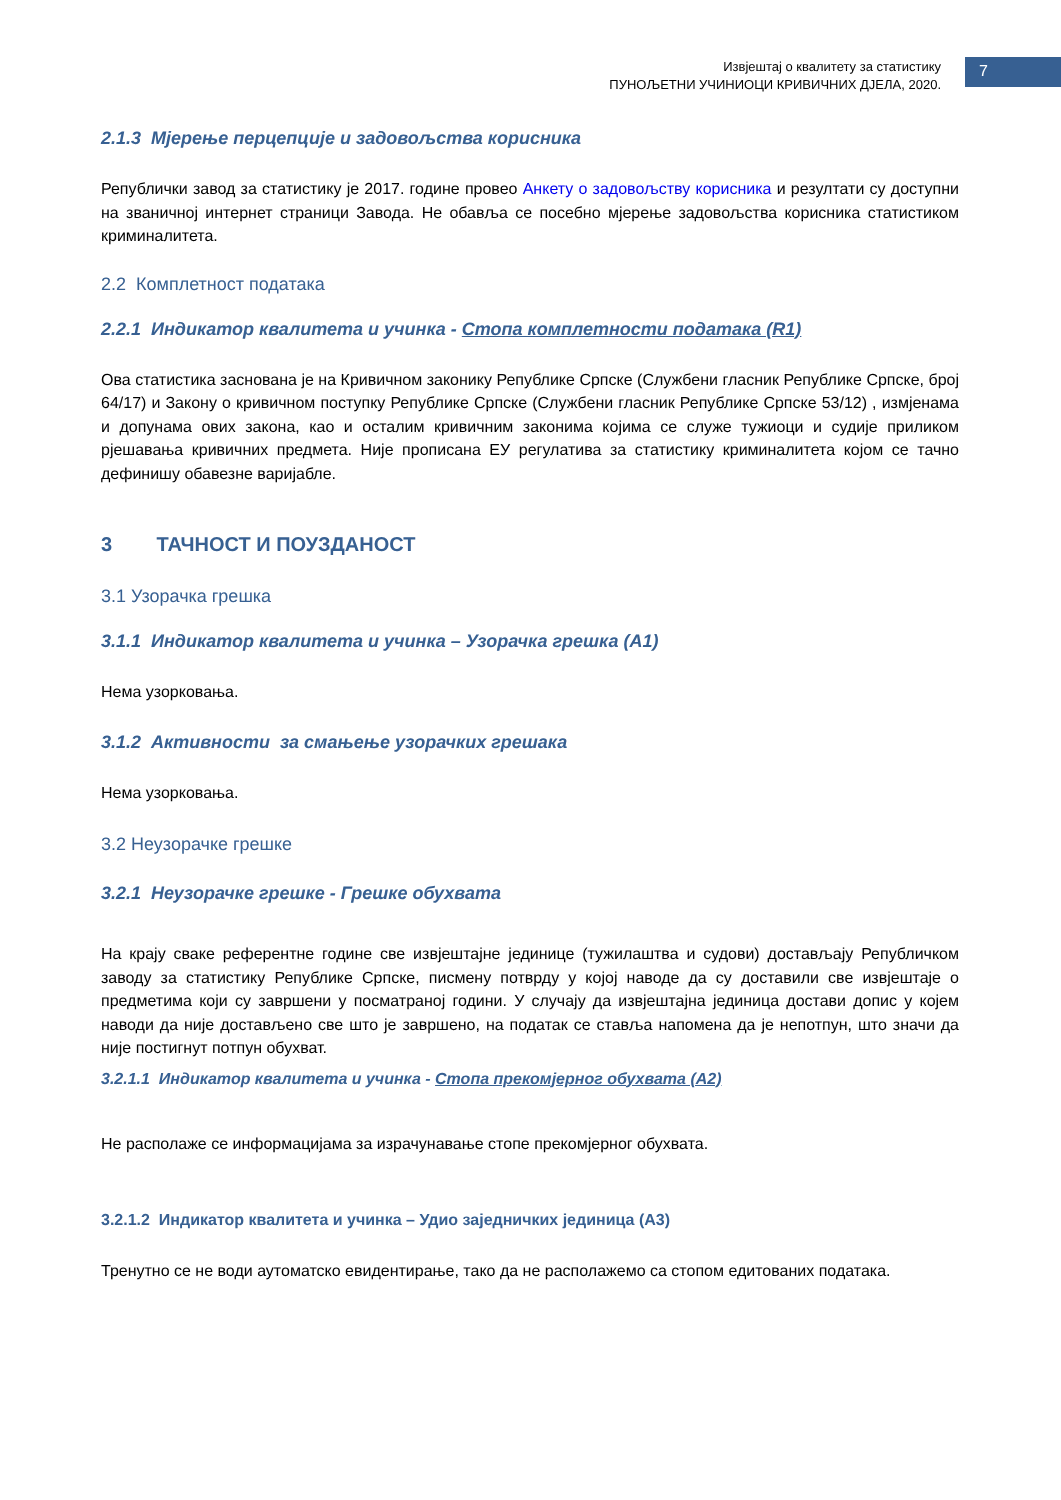Извјештај о квалитету за статистику
ПУНОЉЕТНИ УЧИНИОЦИ КРИВИЧНИХ ДЈЕЛА, 2020.
7
2.1.3 Мјерење перцепције и задовољства корисника
Републички завод за статистику је 2017. године провео Анкету о задовољству корисника и резултати су доступни на званичној интернет страници Завода. Не обавља се посебно мјерење задовољства корисника статистиком криминалитета.
2.2 Комплетност података
2.2.1 Индикатор квалитета и учинка - Стопа комплетности података (R1)
Ова статистика заснована је на Кривичном законику Републике Српске (Службени гласник Републике Српске, број 64/17) и Закону о кривичном поступку Републике Српске (Службени гласник Републике Српске 53/12) , измјенама и допунама ових закона, као и осталим кривичним законима којима се служе тужиоци и судије приликом рјешавања кривичних предмета. Није прописана ЕУ регулатива за статистику криминалитета којом се тачно дефинишу обавезне варијабле.
3 ТАЧНОСТ И ПОУЗДАНОСТ
3.1 Узорачка грешка
3.1.1 Индикатор квалитета и учинка – Узорачка грешка (А1)
Нема узорковања.
3.1.2 Активности за смањење узорачких грешака
Нема узорковања.
3.2 Неузорачке грешке
3.2.1 Неузорачке грешке - Грешке обухвата
На крају сваке референтне године све извјештајне јединице (тужилаштва и судови) достављају Републичком заводу за статистику Републике Српске, писмену потврду у којој наводе да су доставили све извјештаје о предметима који су завршени у посматраној години. У случају да извјештајна јединица достави допис у којем наводи да није достављено све што је завршено, на податак се ставља напомена да је непотпун, што значи да није постигнут потпун обухват.
3.2.1.1 Индикатор квалитета и учинка - Стопа прекомјерног обухвата (А2)
Не располаже се информацијама за израчунавање стопе прекомјерног обухвата.
3.2.1.2 Индикатор квалитета и учинка – Удио заједничких јединица (А3)
Тренутно се не води аутоматско евидентирање, тако да не располажемо са стопом едитованих података.